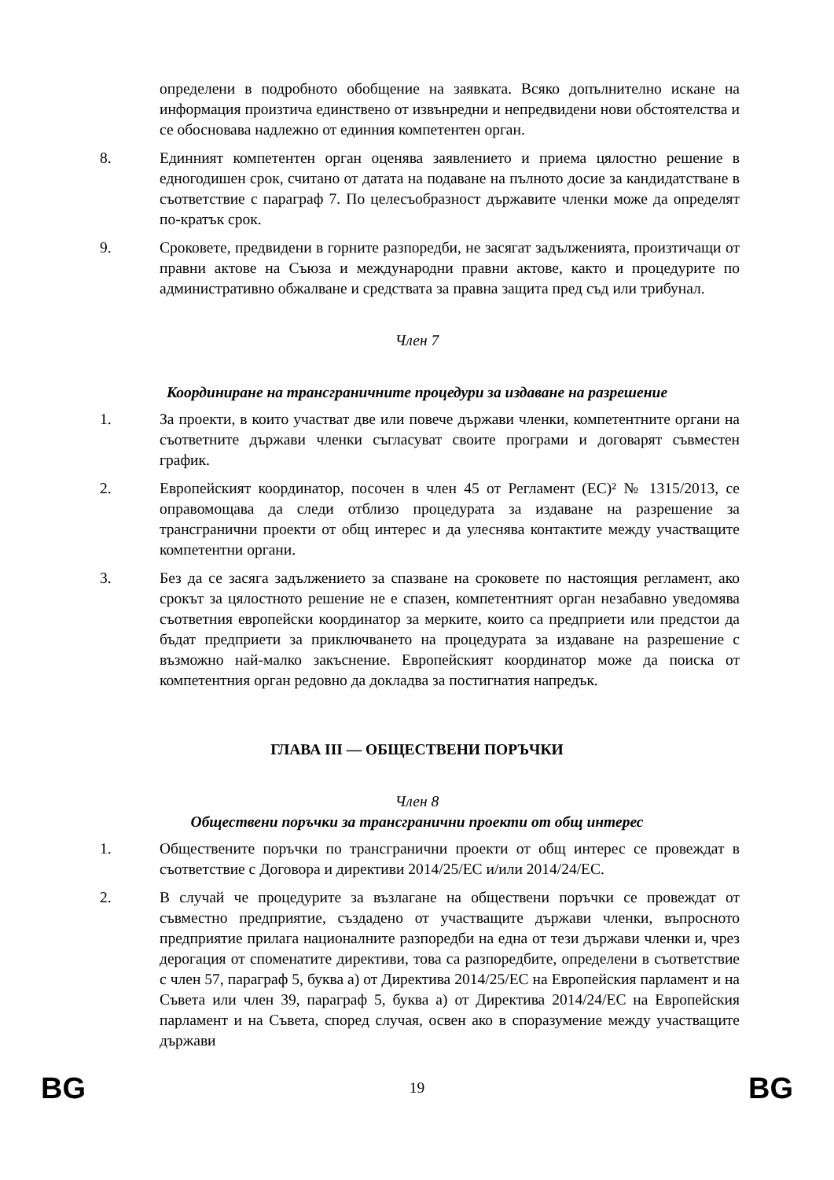определени в подробното обобщение на заявката. Всяко допълнително искане на информация произтича единствено от извънредни и непредвидени нови обстоятелства и се обосновава надлежно от единния компетентен орган.
8. Единният компетентен орган оценява заявлението и приема цялостно решение в едногодишен срок, считано от датата на подаване на пълното досие за кандидатстване в съответствие с параграф 7. По целесъобразност държавите членки може да определят по-кратък срок.
9. Сроковете, предвидени в горните разпоредби, не засягат задълженията, произтичащи от правни актове на Съюза и международни правни актове, както и процедурите по административно обжалване и средствата за правна защита пред съд или трибунал.
Член 7
Координиране на трансграничните процедури за издаване на разрешение
1. За проекти, в които участват две или повече държави членки, компетентните органи на съответните държави членки съгласуват своите програми и договарят съвместен график.
2. Европейският координатор, посочен в член 45 от Регламент (ЕС)² № 1315/2013, се оправомощава да следи отблизо процедурата за издаване на разрешение за трансгранични проекти от общ интерес и да улеснява контактите между участващите компетентни органи.
3. Без да се засяга задължението за спазване на сроковете по настоящия регламент, ако срокът за цялостното решение не е спазен, компетентният орган незабавно уведомява съответния европейски координатор за мерките, които са предприети или предстои да бъдат предприети за приключването на процедурата за издаване на разрешение с възможно най-малко закъснение. Европейският координатор може да поиска от компетентния орган редовно да докладва за постигнатия напредък.
ГЛАВА III — ОБЩЕСТВЕНИ ПОРЪЧКИ
Член 8
Обществени поръчки за трансгранични проекти от общ интерес
1. Обществените поръчки по трансгранични проекти от общ интерес се провеждат в съответствие с Договора и директиви 2014/25/ЕС и/или 2014/24/ЕС.
2. В случай че процедурите за възлагане на обществени поръчки се провеждат от съвместно предприятие, създадено от участващите държави членки, въпросното предприятие прилага националните разпоредби на една от тези държави членки и, чрез дерогация от споменатите директиви, това са разпоредбите, определени в съответствие с член 57, параграф 5, буква a) от Директива 2014/25/ЕС на Европейския парламент и на Съвета или член 39, параграф 5, буква a) от Директива 2014/24/ЕС на Европейския парламент и на Съвета, според случая, освен ако в споразумение между участващите държави
BG 19 BG